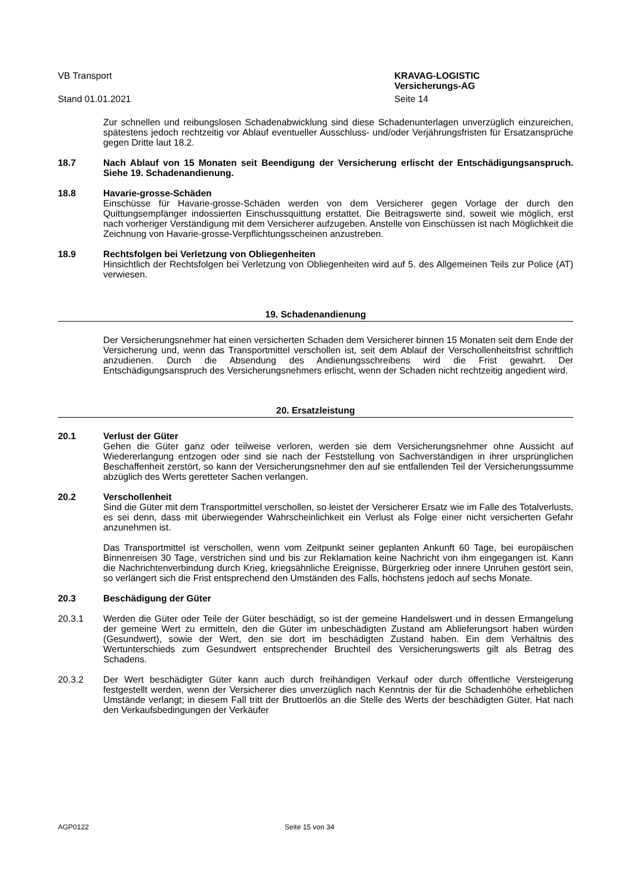VB Transport KRAVAG-LOGISTIC
Versicherungs-AG
Stand 01.01.2021 Seite 14
Zur schnellen und reibungslosen Schadenabwicklung sind diese Schadenunterlagen unverzüglich einzureichen, spätestens jedoch rechtzeitig vor Ablauf eventueller Ausschluss- und/oder Verjährungsfristen für Ersatzansprüche gegen Dritte laut 18.2.
18.7 Nach Ablauf von 15 Monaten seit Beendigung der Versicherung erlischt der Entschädigungsanspruch. Siehe 19. Schadenandienung.
18.8 Havarie-grosse-Schäden
Einschüsse für Havarie-grosse-Schäden werden von dem Versicherer gegen Vorlage der durch den Quittungsempfänger indossierten Einschussquittung erstattet. Die Beitragswerte sind, soweit wie möglich, erst nach vorheriger Verständigung mit dem Versicherer aufzugeben. Anstelle von Einschüssen ist nach Möglichkeit die Zeichnung von Havarie-grosse-Verpflichtungsscheinen anzustreben.
18.9 Rechtsfolgen bei Verletzung von Obliegenheiten
Hinsichtlich der Rechtsfolgen bei Verletzung von Obliegenheiten wird auf 5. des Allgemeinen Teils zur Police (AT) verwiesen.
19. Schadenandienung
Der Versicherungsnehmer hat einen versicherten Schaden dem Versicherer binnen 15 Monaten seit dem Ende der Versicherung und, wenn das Transportmittel verschollen ist, seit dem Ablauf der Verschollenheitsfrist schriftlich anzudienen. Durch die Absendung des Andienungsschreibens wird die Frist gewahrt. Der Entschädigungsanspruch des Versicherungsnehmers erlischt, wenn der Schaden nicht rechtzeitig angedient wird.
20. Ersatzleistung
20.1 Verlust der Güter
Gehen die Güter ganz oder teilweise verloren, werden sie dem Versicherungsnehmer ohne Aussicht auf Wiedererlangung entzogen oder sind sie nach der Feststellung von Sachverständigen in ihrer ursprünglichen Beschaffenheit zerstört, so kann der Versicherungsnehmer den auf sie entfallenden Teil der Versicherungssumme abzüglich des Werts geretteter Sachen verlangen.
20.2 Verschollenheit
Sind die Güter mit dem Transportmittel verschollen, so leistet der Versicherer Ersatz wie im Falle des Totalverlusts, es sei denn, dass mit überwiegender Wahrscheinlichkeit ein Verlust als Folge einer nicht versicherten Gefahr anzunehmen ist.
Das Transportmittel ist verschollen, wenn vom Zeitpunkt seiner geplanten Ankunft 60 Tage, bei europäischen Binnenreisen 30 Tage, verstrichen sind und bis zur Reklamation keine Nachricht von ihm eingegangen ist. Kann die Nachrichtenverbindung durch Krieg, kriegsähnliche Ereignisse, Bürgerkrieg oder innere Unruhen gestört sein, so verlängert sich die Frist entsprechend den Umständen des Falls, höchstens jedoch auf sechs Monate.
20.3 Beschädigung der Güter
20.3.1 Werden die Güter oder Teile der Güter beschädigt, so ist der gemeine Handelswert und in dessen Ermangelung der gemeine Wert zu ermitteln, den die Güter im unbeschädigten Zustand am Ablieferungsort haben würden (Gesundwert), sowie der Wert, den sie dort im beschädigten Zustand haben. Ein dem Verhältnis des Wertunterschieds zum Gesundwert entsprechender Bruchteil des Versicherungswerts gilt als Betrag des Schadens.
20.3.2 Der Wert beschädigter Güter kann auch durch freihändigen Verkauf oder durch öffentliche Versteigerung festgestellt werden, wenn der Versicherer dies unverzüglich nach Kenntnis der für die Schadenhöhe erheblichen Umstände verlangt; in diesem Fall tritt der Bruttoerlös an die Stelle des Werts der beschädigten Güter. Hat nach den Verkaufsbedingungen der Verkäufer
AGP0122 Seite 15 von 34